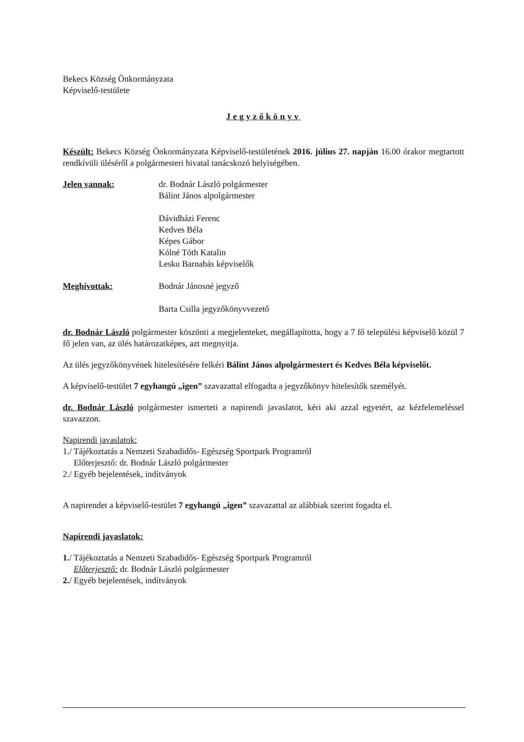Bekecs Község Önkormányzata
Képviselő-testülete
Jegyzőkönyv
Készült: Bekecs Község Önkormányzata Képviselő-testületének 2016. július 27. napján 16.00 órakor megtartott rendkívüli üléséről a polgármesteri hivatal tanácskozó helyiségében.
Jelen vannak: dr. Bodnár László polgármester
Bálint János alpolgármester
Dávidházi Ferenc
Kedves Béla
Képes Gábor
Kólné Tóth Katalin
Lesku Barnabás képviselők
Meghívottak: Bodnár Jánosné jegyző
Barta Csilla jegyzőkönyvvezető
dr. Bodnár László polgármester köszönti a megjelenteket, megállapította, hogy a 7 fő települési képviselő közül 7 fő jelen van, az ülés határozatképes, azt megnyitja.
Az ülés jegyzőkönyvének hitelesítésére felkéri Bálint János alpolgármestert és Kedves Béla képviselőt.
A képviselő-testület 7 egyhangú „igen” szavazattal elfogadta a jegyzőkönyv hitelesítők személyét.
dr. Bodnár László polgármester ismerteti a napirendi javaslatot, kéri aki azzal egyetért, az kézfelemeléssel szavazzon.
Napirendi javaslatok:
1./ Tájékoztatás a Nemzeti Szabadidős- Egészség Sportpark Programról
Előterjesztő: dr. Bodnár László polgármester
2./ Egyéb bejelentések, indítványok
A napirendet a képviselő-testület 7 egyhangú „igen” szavazattal az alábbiak szerint fogadta el.
Napirendi javaslatok:
1./ Tájékoztatás a Nemzeti Szabadidős- Egészség Sportpark Programról
Előterjesztő: dr. Bodnár László polgármester
2./ Egyéb bejelentések, indítványok